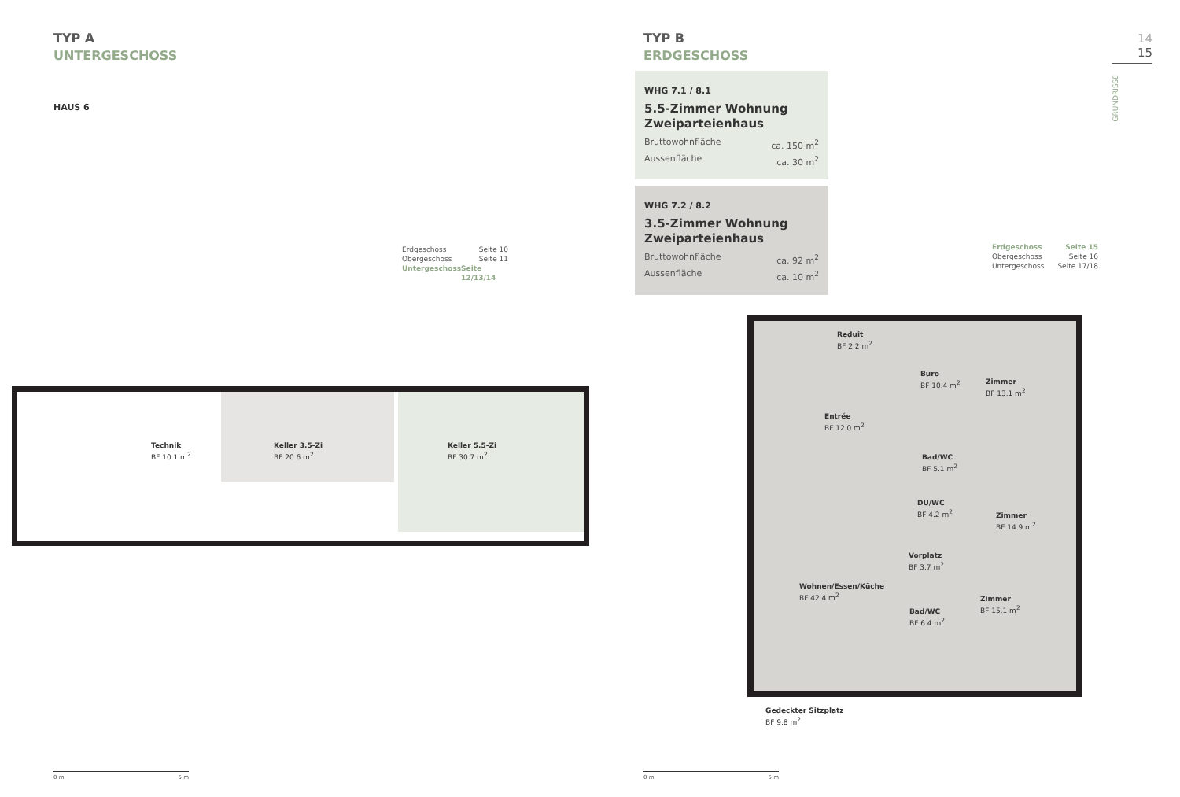TYP A
UNTERGESCHOSS
HAUS 6
Erdgeschoss Seite 10
Obergeschoss Seite 11
Untergeschoss Seite 12/13/14
TYP B
ERDGESCHOSS
WHG 7.1 / 8.1
5.5-Zimmer Wohnung Zweiparteienhaus
Bruttowohnfläche ca. 150 m<sup>2</sup>
Aussenfläche ca. 30 m<sup>2</sup>
WHG 7.2 / 8.2
3.5-Zimmer Wohnung Zweiparteienhaus
Bruttowohnfläche ca. 92 m<sup>2</sup>
Aussenfläche ca. 10 m<sup>2</sup>
Erdgeschoss Seite 15
Obergeschoss Seite 16
Untergeschoss Seite 17/18
14
15
GRUNDRISSE
Technik
BF 10.1 m<sup>2</sup>
Keller 3.5-Zi
BF 20.6 m<sup>2</sup>
Keller 5.5-Zi
BF 30.7 m<sup>2</sup>
Reduit
BF 2.2 m<sup>2</sup>
Büro
BF 10.4 m<sup>2</sup>
Zimmer
BF 13.1 m<sup>2</sup>
Entrée
BF 12.0 m<sup>2</sup>
Bad/WC
BF 5.1 m<sup>2</sup>
DU/WC
BF 4.2 m<sup>2</sup>
Zimmer
BF 14.9 m<sup>2</sup>
Vorplatz
BF 3.7 m<sup>2</sup>
Wohnen/Essen/Küche
BF 42.4 m<sup>2</sup>
Zimmer
BF 15.1 m<sup>2</sup>
Bad/WC
BF 6.4 m<sup>2</sup>
Gedeckter Sitzplatz
BF 9.8 m<sup>2</sup>
0 m 5 m 0 m 5 m